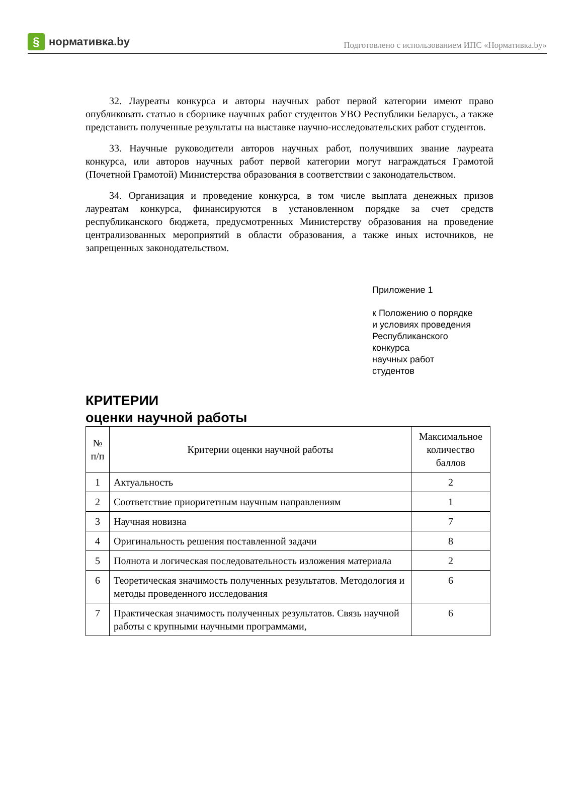§ нормативка.by
Подготовлено с использованием ИПС «Нормативка.by»
32. Лауреаты конкурса и авторы научных работ первой категории имеют право опубликовать статью в сборнике научных работ студентов УВО Республики Беларусь, а также представить полученные результаты на выставке научно-исследовательских работ студентов.
33. Научные руководители авторов научных работ, получивших звание лауреата конкурса, или авторов научных работ первой категории могут награждаться Грамотой (Почетной Грамотой) Министерства образования в соответствии с законодательством.
34. Организация и проведение конкурса, в том числе выплата денежных призов лауреатам конкурса, финансируются в установленном порядке за счет средств республиканского бюджета, предусмотренных Министерству образования на проведение централизованных мероприятий в области образования, а также иных источников, не запрещенных законодательством.
Приложение 1
к Положению о порядке
и условиях проведения
Республиканского
конкурса
научных работ
студентов
КРИТЕРИИ
оценки научной работы
| № п/п | Критерии оценки научной работы | Максимальное количество баллов |
| --- | --- | --- |
| 1 | Актуальность | 2 |
| 2 | Соответствие приоритетным научным направлениям | 1 |
| 3 | Научная новизна | 7 |
| 4 | Оригинальность решения поставленной задачи | 8 |
| 5 | Полнота и логическая последовательность изложения материала | 2 |
| 6 | Теоретическая значимость полученных результатов. Методология и методы проведенного исследования | 6 |
| 7 | Практическая значимость полученных результатов. Связь научной работы с крупными научными программами, | 6 |